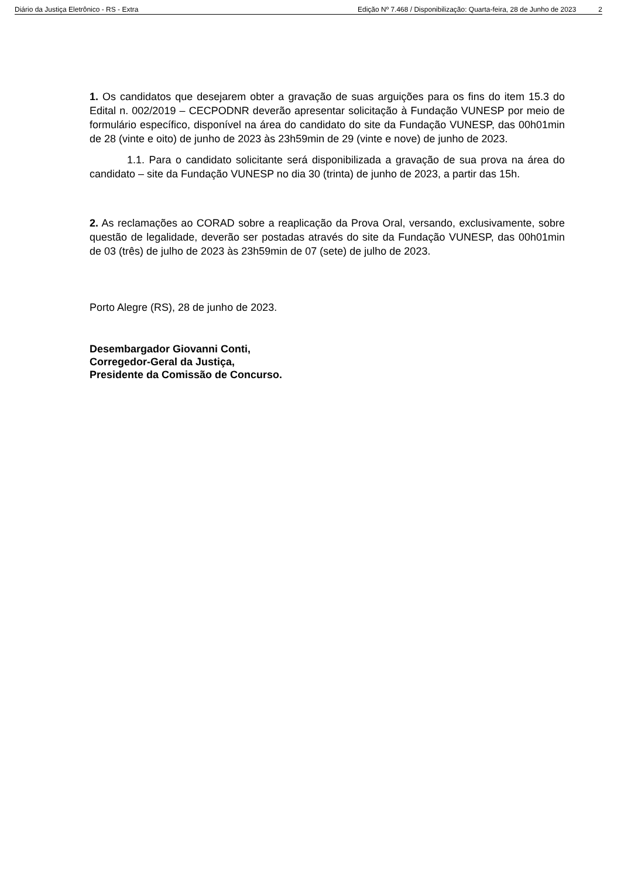Diário da Justiça Eletrônico - RS - Extra Edição Nº 7.468 / Disponibilização: Quarta-feira, 28 de Junho de 2023 2
1. Os candidatos que desejarem obter a gravação de suas arguições para os fins do item 15.3 do Edital n. 002/2019 – CECPODNR deverão apresentar solicitação à Fundação VUNESP por meio de formulário específico, disponível na área do candidato do site da Fundação VUNESP, das 00h01min de 28 (vinte e oito) de junho de 2023 às 23h59min de 29 (vinte e nove) de junho de 2023.
1.1. Para o candidato solicitante será disponibilizada a gravação de sua prova na área do candidato – site da Fundação VUNESP no dia 30 (trinta) de junho de 2023, a partir das 15h.
2. As reclamações ao CORAD sobre a reaplicação da Prova Oral, versando, exclusivamente, sobre questão de legalidade, deverão ser postadas através do site da Fundação VUNESP, das 00h01min de 03 (três) de julho de 2023 às 23h59min de 07 (sete) de julho de 2023.
Porto Alegre (RS), 28 de junho de 2023.
Desembargador Giovanni Conti,
Corregedor-Geral da Justiça,
Presidente da Comissão de Concurso.